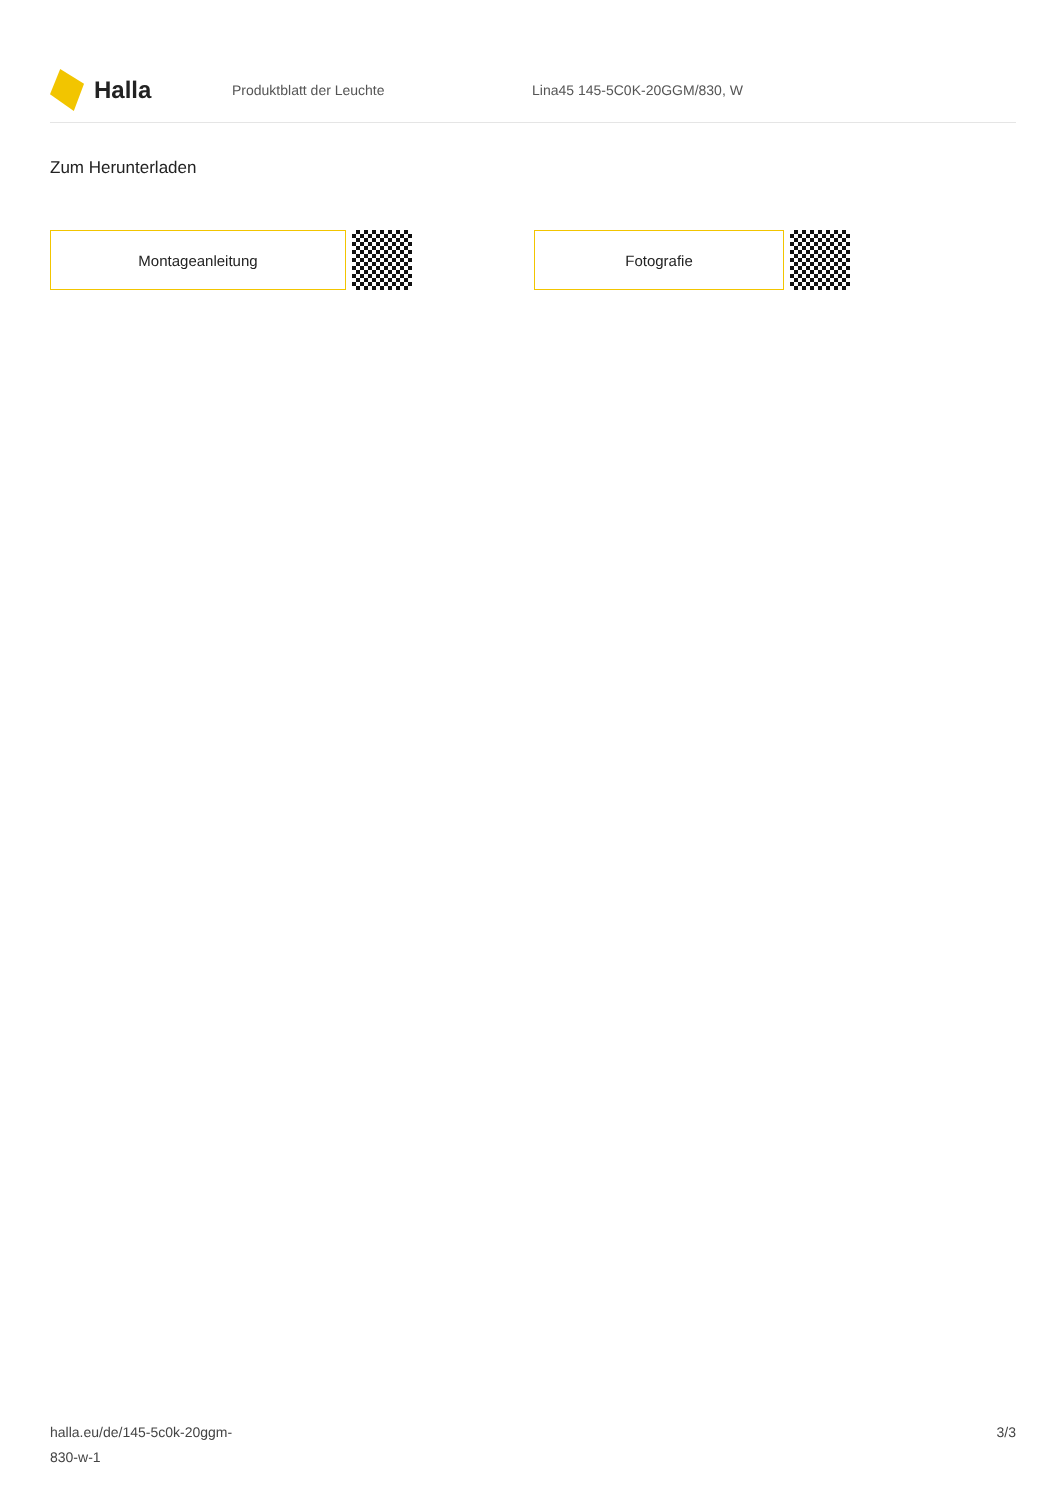Halla
Produktblatt der Leuchte Lina45 145-5C0K-20GGM/830, W
Zum Herunterladen
Montageanleitung Fotografie
halla.eu/de/145-5c0k-20ggm-
830-w-1
3/3